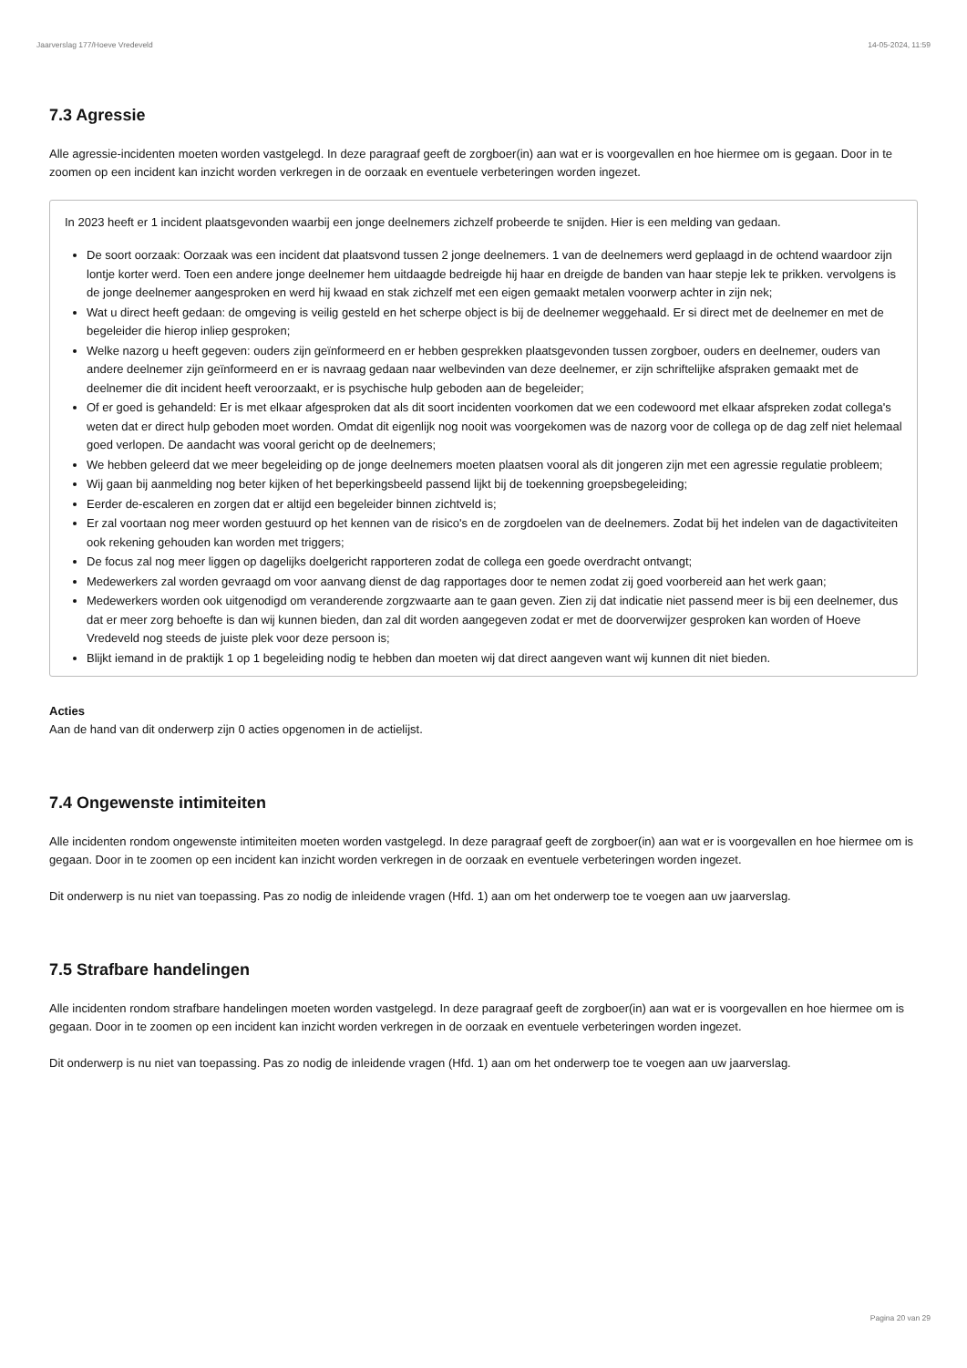Jaarverslag 177/Hoeve Vredeveld 14-05-2024, 11:59
7.3 Agressie
Alle agressie-incidenten moeten worden vastgelegd. In deze paragraaf geeft de zorgboer(in) aan wat er is voorgevallen en hoe hiermee om is gegaan. Door in te zoomen op een incident kan inzicht worden verkregen in de oorzaak en eventuele verbeteringen worden ingezet.
In 2023 heeft er 1 incident plaatsgevonden waarbij een jonge deelnemers zichzelf probeerde te snijden. Hier is een melding van gedaan.
De soort oorzaak: Oorzaak was een incident dat plaatsvond tussen 2 jonge deelnemers. 1 van de deelnemers werd geplaagd in de ochtend waardoor zijn lontje korter werd. Toen een andere jonge deelnemer hem uitdaagde bedreigde hij haar en dreigde de banden van haar stepje lek te prikken. vervolgens is de jonge deelnemer aangesproken en werd hij kwaad en stak zichzelf met een eigen gemaakt metalen voorwerp achter in zijn nek;
Wat u direct heeft gedaan: de omgeving is veilig gesteld en het scherpe object is bij de deelnemer weggehaald. Er si direct met de deelnemer en met de begeleider die hierop inliep gesproken;
Welke nazorg u heeft gegeven: ouders zijn geïnformeerd en er hebben gesprekken plaatsgevonden tussen zorgboer, ouders en deelnemer, ouders van andere deelnemer zijn geïnformeerd en er is navraag gedaan naar welbevinden van deze deelnemer, er zijn schriftelijke afspraken gemaakt met de deelnemer die dit incident heeft veroorzaakt, er is psychische hulp geboden aan de begeleider;
Of er goed is gehandeld: Er is met elkaar afgesproken dat als dit soort incidenten voorkomen dat we een codewoord met elkaar afspreken zodat collega's weten dat er direct hulp geboden moet worden. Omdat dit eigenlijk nog nooit was voorgekomen was de nazorg voor de collega op de dag zelf niet helemaal goed verlopen. De aandacht was vooral gericht op de deelnemers;
We hebben geleerd dat we meer begeleiding op de jonge deelnemers moeten plaatsen vooral als dit jongeren zijn met een agressie regulatie probleem;
Wij gaan bij aanmelding nog beter kijken of het beperkingsbeeld passend lijkt bij de toekenning groepsbegeleiding;
Eerder de-escaleren en zorgen dat er altijd een begeleider binnen zichtveld is;
Er zal voortaan nog meer worden gestuurd op het kennen van de risico's en de zorgdoelen van de deelnemers. Zodat bij het indelen van de dagactiviteiten ook rekening gehouden kan worden met triggers;
De focus zal nog meer liggen op dagelijks doelgericht rapporteren zodat de collega een goede overdracht ontvangt;
Medewerkers zal worden gevraagd om voor aanvang dienst de dag rapportages door te nemen zodat zij goed voorbereid aan het werk gaan;
Medewerkers worden ook uitgenodigd om veranderende zorgzwaarte aan te gaan geven. Zien zij dat indicatie niet passend meer is bij een deelnemer, dus dat er meer zorg behoefte is dan wij kunnen bieden, dan zal dit worden aangegeven zodat er met de doorverwijzer gesproken kan worden of Hoeve Vredeveld nog steeds de juiste plek voor deze persoon is;
Blijkt iemand in de praktijk 1 op 1 begeleiding nodig te hebben dan moeten wij dat direct aangeven want wij kunnen dit niet bieden.
Acties
Aan de hand van dit onderwerp zijn 0 acties opgenomen in de actielijst.
7.4 Ongewenste intimiteiten
Alle incidenten rondom ongewenste intimiteiten moeten worden vastgelegd. In deze paragraaf geeft de zorgboer(in) aan wat er is voorgevallen en hoe hiermee om is gegaan. Door in te zoomen op een incident kan inzicht worden verkregen in de oorzaak en eventuele verbeteringen worden ingezet.
Dit onderwerp is nu niet van toepassing. Pas zo nodig de inleidende vragen (Hfd. 1) aan om het onderwerp toe te voegen aan uw jaarverslag.
7.5 Strafbare handelingen
Alle incidenten rondom strafbare handelingen moeten worden vastgelegd. In deze paragraaf geeft de zorgboer(in) aan wat er is voorgevallen en hoe hiermee om is gegaan. Door in te zoomen op een incident kan inzicht worden verkregen in de oorzaak en eventuele verbeteringen worden ingezet.
Dit onderwerp is nu niet van toepassing. Pas zo nodig de inleidende vragen (Hfd. 1) aan om het onderwerp toe te voegen aan uw jaarverslag.
Pagina 20 van 29